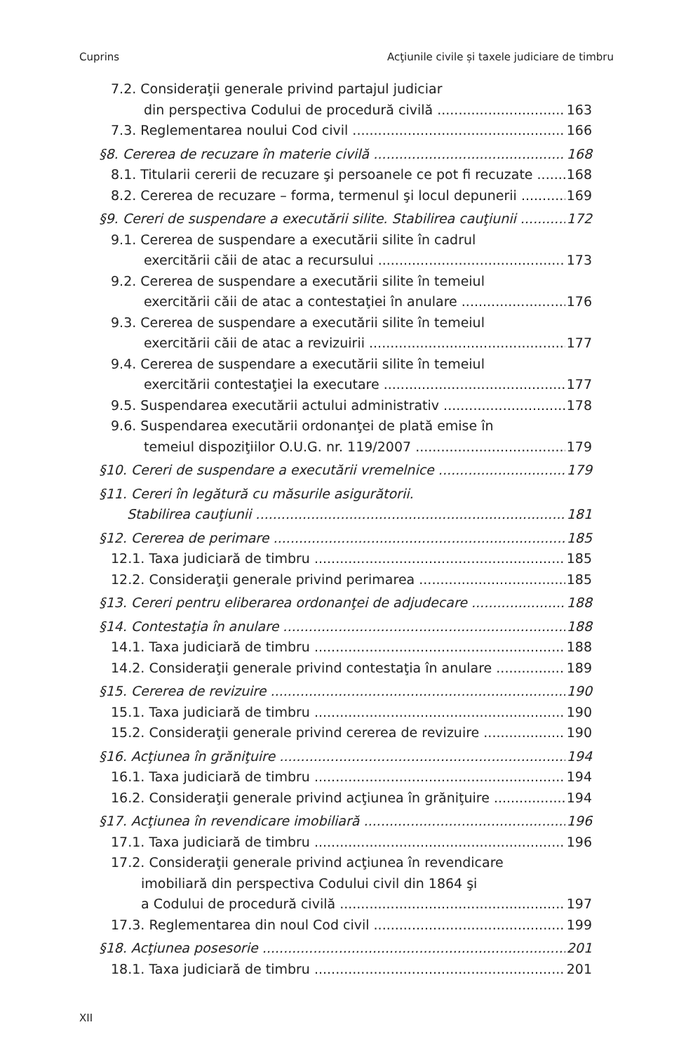Cuprins Acţiunile civile și taxele judiciare de timbru
7.2. Consideraţii generale privind partajul judiciar
din perspectiva Codului de procedură civilă 163
7.3. Reglementarea noului Cod civil 166
§8. Cererea de recuzare în materie civilă 168
8.1. Titularii cererii de recuzare şi persoanele ce pot fi recuzate 168
8.2. Cererea de recuzare – forma, termenul şi locul depunerii 169
§9. Cereri de suspendare a executării silite. Stabilirea cauţiunii 172
9.1. Cererea de suspendare a executării silite în cadrul
exercitării căii de atac a recursului 173
9.2. Cererea de suspendare a executării silite în temeiul
exercitării căii de atac a contestaţiei în anulare 176
9.3. Cererea de suspendare a executării silite în temeiul
exercitării căii de atac a revizuirii 177
9.4. Cererea de suspendare a executării silite în temeiul
exercitării contestaţiei la executare 177
9.5. Suspendarea executării actului administrativ 178
9.6. Suspendarea executării ordonanţei de plată emise în
temeiul dispoziţiilor O.U.G. nr. 119/2007 179
§10. Cereri de suspendare a executării vremelnice 179
§11. Cereri în legătură cu măsurile asigurătorii.
Stabilirea cauţiunii 181
§12. Cererea de perimare 185
12.1. Taxa judiciară de timbru 185
12.2. Consideraţii generale privind perimarea 185
§13. Cereri pentru eliberarea ordonanţei de adjudecare 188
§14. Contestaţia în anulare 188
14.1. Taxa judiciară de timbru 188
14.2. Consideraţii generale privind contestaţia în anulare 189
§15. Cererea de revizuire 190
15.1. Taxa judiciară de timbru 190
15.2. Consideraţii generale privind cererea de revizuire 190
§16. Acţiunea în grăniţuire 194
16.1. Taxa judiciară de timbru 194
16.2. Consideraţii generale privind acţiunea în grăniţuire 194
§17. Acţiunea în revendicare imobiliară 196
17.1. Taxa judiciară de timbru 196
17.2. Consideraţii generale privind acţiunea în revendicare
imobiliară din perspectiva Codului civil din 1864 şi
a Codului de procedură civilă 197
17.3. Reglementarea din noul Cod civil 199
§18. Acţiunea posesorie 201
18.1. Taxa judiciară de timbru 201
XII